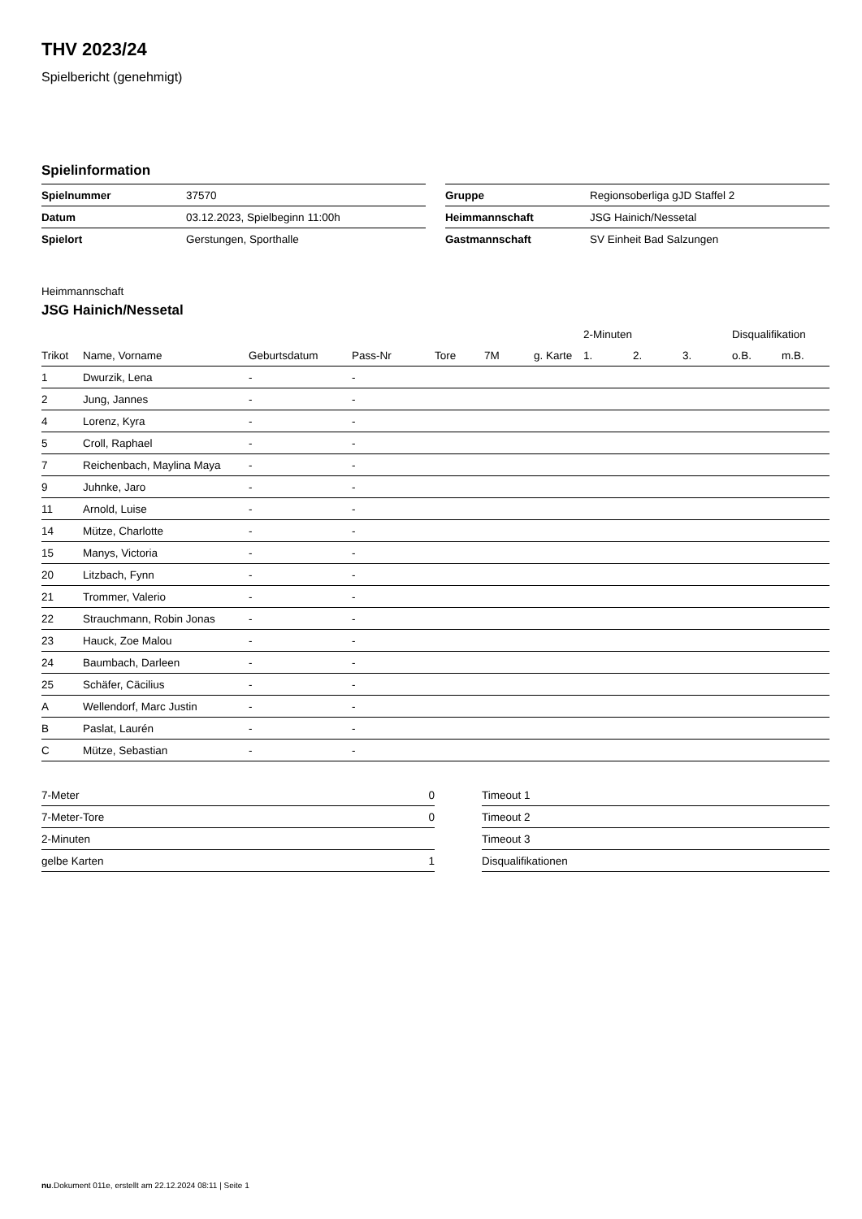THV 2023/24
Spielbericht (genehmigt)
Spielinformation
| Spielnummer | 37570 |
| Datum | 03.12.2023, Spielbeginn 11:00h |
| Spielort | Gerstungen, Sporthalle |
| Gruppe | Regionsoberliga gJD Staffel 2 |
| Heimmannschaft | JSG Hainich/Nessetal |
| Gastmannschaft | SV Einheit Bad Salzungen |
Heimmannschaft
JSG Hainich/Nessetal
| | | | | | | | | 2-Minuten | | | Disqualifikation | |
| --- | --- | --- | --- | --- | --- | --- | --- | --- | --- | --- | --- | --- |
| Trikot | Name, Vorname | Geburtsdatum | Pass-Nr | Tore | 7M | g. Karte | | 1. | 2. | 3. | o.B. | m.B. |
| 1 | Dwurzik, Lena | - | - | | | | | | | | | |
| 2 | Jung, Jannes | - | - | | | | | | | | | |
| 4 | Lorenz, Kyra | - | - | | | | | | | | | |
| 5 | Croll, Raphael | - | - | | | | | | | | | |
| 7 | Reichenbach, Maylina Maya | - | - | | | | | | | | | |
| 9 | Juhnke, Jaro | - | - | | | | | | | | | |
| 11 | Arnold, Luise | - | - | | | | | | | | | |
| 14 | Mütze, Charlotte | - | - | | | | | | | | | |
| 15 | Manys, Victoria | - | - | | | | | | | | | |
| 20 | Litzbach, Fynn | - | - | | | | | | | | | |
| 21 | Trommer, Valerio | - | - | | | | | | | | | |
| 22 | Strauchmann, Robin Jonas | - | - | | | | | | | | | |
| 23 | Hauck, Zoe Malou | - | - | | | | | | | | | |
| 24 | Baumbach, Darleen | - | - | | | | | | | | | |
| 25 | Schäfer, Cäcilius | - | - | | | | | | | | | |
| A | Wellendorf, Marc Justin | - | - | | | | | | | | | |
| B | Paslat, Laurén | - | - | | | | | | | | | |
| C | Mütze, Sebastian | - | - | | | | | | | | | |
| 7-Meter | 0 |
| 7-Meter-Tore | 0 |
| 2-Minuten | |
| gelbe Karten | 1 |
| Timeout 1 |
| Timeout 2 |
| Timeout 3 |
| Disqualifikationen |
nu.Dokument 011e, erstellt am 22.12.2024 08:11 | Seite 1